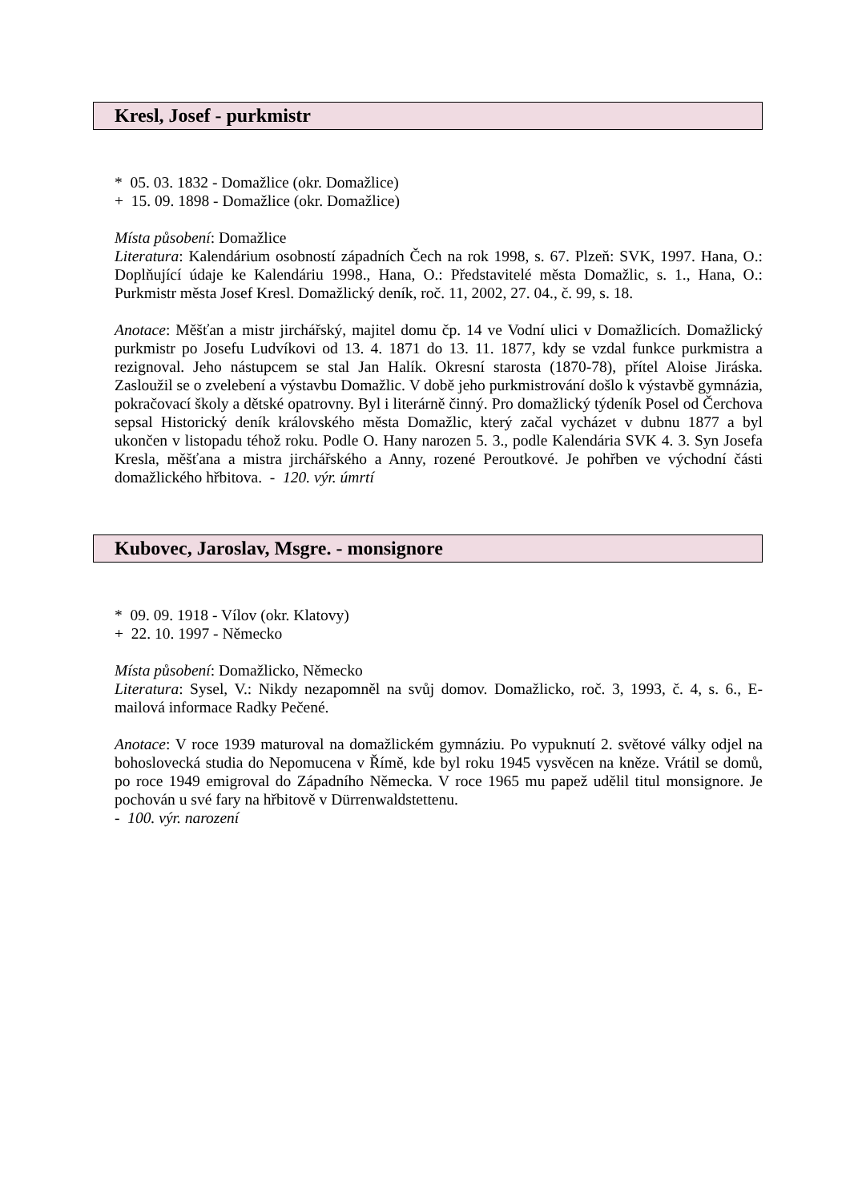Kresl, Josef - purkmistr
* 05. 03. 1832 - Domažlice (okr. Domažlice)
+ 15. 09. 1898 - Domažlice (okr. Domažlice)
Místa působení: Domažlice
Literatura: Kalendárium osobností západních Čech na rok 1998, s. 67. Plzeň: SVK, 1997. Hana, O.: Doplňující údaje ke Kalendáriu 1998., Hana, O.: Představitelé města Domažlic, s. 1., Hana, O.: Purkmistr města Josef Kresl. Domažlický deník, roč. 11, 2002, 27. 04., č. 99, s. 18.
Anotace: Měšťan a mistr jirchářský, majitel domu čp. 14 ve Vodní ulici v Domažlicích. Domažlický purkmistr po Josefu Ludvíkovi od 13. 4. 1871 do 13. 11. 1877, kdy se vzdal funkce purkmistra a rezignoval. Jeho nástupcem se stal Jan Halík. Okresní starosta (1870-78), přítel Aloise Jiráska. Zasloužil se o zvelebení a výstavbu Domažlic. V době jeho purkmistro­vání došlo k výstavbě gymnázia, pokračovací školy a dětské opatrovny. Byl i literárně činný. Pro domažlický týdeník Posel od Čerchova sepsal Historický deník královského města Domažlic, který začal vycházet v dubnu 1877 a byl ukončen v listopadu téhož roku. Podle O. Hany narozen 5. 3., podle Kalendária SVK 4. 3. Syn Josefa Kresla, měšťana a mistra jirchářského a Anny, rozené Peroutkové. Je pohřben ve východní části domažlického hřbitova. - 120. výr. úmrtí
Kubovec, Jaroslav, Msgre. - monsignore
* 09. 09. 1918 - Vílov (okr. Klatovy)
+ 22. 10. 1997 - Německo
Místa působení: Domažlicko, Německo
Literatura: Sysel, V.: Nikdy nezapomněl na svůj domov. Domažlicko, roč. 3, 1993, č. 4, s. 6., E-mailová informace Radky Pečené.
Anotace: V roce 1939 maturoval na domažlickém gymnáziu. Po vypuknutí 2. světové války odjel na bohoslovecká studia do Nepomucena v Římě, kde byl roku 1945 vysvěcen na kněze. Vrátil se domů, po roce 1949 emigroval do Západního Německa. V roce 1965 mu papež udělil titul monsignore. Je pochován u své fary na hřbitově v Dürrenwaldstettenu.
- 100. výr. narození